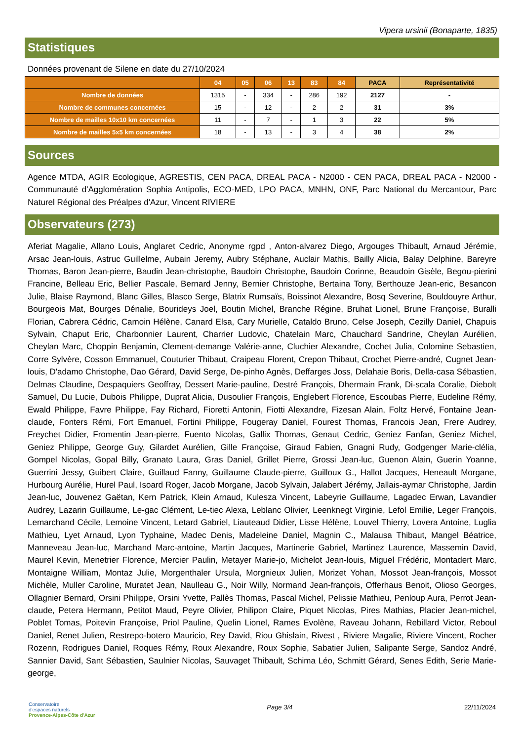Vipera ursinii (Bonaparte, 1835)
Statistiques
Données provenant de Silene en date du 27/10/2024
| | 04 | 05 | 06 | 13 | 83 | 84 | PACA | Représentativité |
| --- | --- | --- | --- | --- | --- | --- | --- | --- |
| Nombre de données | 1315 | - | 334 | - | 286 | 192 | 2127 | - |
| Nombre de communes concernées | 15 | - | 12 | - | 2 | 2 | 31 | 3% |
| Nombre de mailles 10x10 km concernées | 11 | - | 7 | - | 1 | 3 | 22 | 5% |
| Nombre de mailles 5x5 km concernées | 18 | - | 13 | - | 3 | 4 | 38 | 2% |
Sources
Agence MTDA, AGIR Ecologique, AGRESTIS, CEN PACA, DREAL PACA - N2000 - CEN PACA, DREAL PACA - N2000 - Communauté d'Agglomération Sophia Antipolis, ECO-MED, LPO PACA, MNHN, ONF, Parc National du Mercantour, Parc Naturel Régional des Préalpes d'Azur, Vincent RIVIERE
Observateurs (273)
Aferiat Magalie, Allano Louis, Anglaret Cedric, Anonyme rgpd , Anton-alvarez Diego, Argouges Thibault, Arnaud Jérémie, Arsac Jean-louis, Astruc Guillelme, Aubain Jeremy, Aubry Stéphane, Auclair Mathis, Bailly Alicia, Balay Delphine, Bareyre Thomas, Baron Jean-pierre, Baudin Jean-christophe, Baudoin Christophe, Baudoin Corinne, Beaudoin Gisèle, Begou-pierini Francine, Belleau Eric, Bellier Pascale, Bernard Jenny, Bernier Christophe, Bertaina Tony, Berthouze Jean-eric, Besancon Julie, Blaise Raymond, Blanc Gilles, Blasco Serge, Blatrix Rumsaïs, Boissinot Alexandre, Bosq Severine, Bouldouyre Arthur, Bourgeois Mat, Bourges Dénalie, Bourideys Joel, Boutin Michel, Branche Régine, Bruhat Lionel, Brune Françoise, Buralli Florian, Cabrera Cédric, Camoin Hélène, Canard Elsa, Cary Murielle, Cataldo Bruno, Celse Joseph, Cezilly Daniel, Chapuis Sylvain, Chaput Eric, Charbonnier Laurent, Charrier Ludovic, Chatelain Marc, Chauchard Sandrine, Cheylan Aurélien, Cheylan Marc, Choppin Benjamin, Clement-demange Valérie-anne, Cluchier Alexandre, Cochet Julia, Colomine Sebastien, Corre Sylvère, Cosson Emmanuel, Couturier Thibaut, Craipeau Florent, Crepon Thibaut, Crochet Pierre-andré, Cugnet Jean-louis, D'adamo Christophe, Dao Gérard, David Serge, De-pinho Agnès, Deffarges Joss, Delahaie Boris, Della-casa Sébastien, Delmas Claudine, Despaquiers Geoffray, Dessert Marie-pauline, Destré François, Dhermain Frank, Di-scala Coralie, Diebolt Samuel, Du Lucie, Dubois Philippe, Duprat Alicia, Dusoulier François, Englebert Florence, Escoubas Pierre, Eudeline Rémy, Ewald Philippe, Favre Philippe, Fay Richard, Fioretti Antonin, Fiotti Alexandre, Fizesan Alain, Foltz Hervé, Fontaine Jean-claude, Fonters Rémi, Fort Emanuel, Fortini Philippe, Fougeray Daniel, Fourest Thomas, Francois Jean, Frere Audrey, Freychet Didier, Fromentin Jean-pierre, Fuento Nicolas, Gallix Thomas, Genaut Cedric, Geniez Fanfan, Geniez Michel, Geniez Philippe, George Guy, Gilardet Aurélien, Gille Françoise, Giraud Fabien, Gnagni Rudy, Godgenger Marie-clélia, Gompel Nicolas, Gopal Billy, Granato Laura, Gras Daniel, Grillet Pierre, Grossi Jean-luc, Guenon Alain, Guerin Yoanne, Guerrini Jessy, Guibert Claire, Guillaud Fanny, Guillaume Claude-pierre, Guilloux G., Hallot Jacques, Heneault Morgane, Hurbourg Aurélie, Hurel Paul, Isoard Roger, Jacob Morgane, Jacob Sylvain, Jalabert Jérémy, Jallais-aymar Christophe, Jardin Jean-luc, Jouvenez Gaëtan, Kern Patrick, Klein Arnaud, Kulesza Vincent, Labeyrie Guillaume, Lagadec Erwan, Lavandier Audrey, Lazarin Guillaume, Le-gac Clément, Le-tiec Alexa, Leblanc Olivier, Leenknegt Virginie, Lefol Emilie, Leger François, Lemarchand Cécile, Lemoine Vincent, Letard Gabriel, Liauteaud Didier, Lisse Hélène, Louvel Thierry, Lovera Antoine, Luglia Mathieu, Lyet Arnaud, Lyon Typhaine, Madec Denis, Madeleine Daniel, Magnin C., Malausa Thibaut, Mangel Béatrice, Manneveau Jean-luc, Marchand Marc-antoine, Martin Jacques, Martinerie Gabriel, Martinez Laurence, Massemin David, Maurel Kevin, Menetrier Florence, Mercier Paulin, Metayer Marie-jo, Michelot Jean-louis, Miguel Frédéric, Montadert Marc, Montaigne William, Montaz Julie, Morgenthaler Ursula, Morgnieux Julien, Morizet Yohan, Mossot Jean-françois, Mossot Michèle, Muller Caroline, Muratet Jean, Naulleau G., Noir Willy, Normand Jean-françois, Offerhaus Benoit, Olioso Georges, Ollagnier Bernard, Orsini Philippe, Orsini Yvette, Pallès Thomas, Pascal Michel, Pelissie Mathieu, Penloup Aura, Perrot Jean-claude, Petera Hermann, Petitot Maud, Peyre Olivier, Philipon Claire, Piquet Nicolas, Pires Mathias, Placier Jean-michel, Poblet Tomas, Poitevin Françoise, Priol Pauline, Quelin Lionel, Rames Evolène, Raveau Johann, Rebillard Victor, Reboul Daniel, Renet Julien, Restrepo-botero Mauricio, Rey David, Riou Ghislain, Rivest , Riviere Magalie, Riviere Vincent, Rocher Rozenn, Rodrigues Daniel, Roques Rémy, Roux Alexandre, Roux Sophie, Sabatier Julien, Salipante Serge, Sandoz André, Sannier David, Sant Sébastien, Saulnier Nicolas, Sauvaget Thibault, Schima Léo, Schmitt Gérard, Senes Edith, Serie Marie-george,
Conservatoire
d'espaces naturels
Provence-Alpes-Côte d'Azur
Page 3/4 22/11/2024